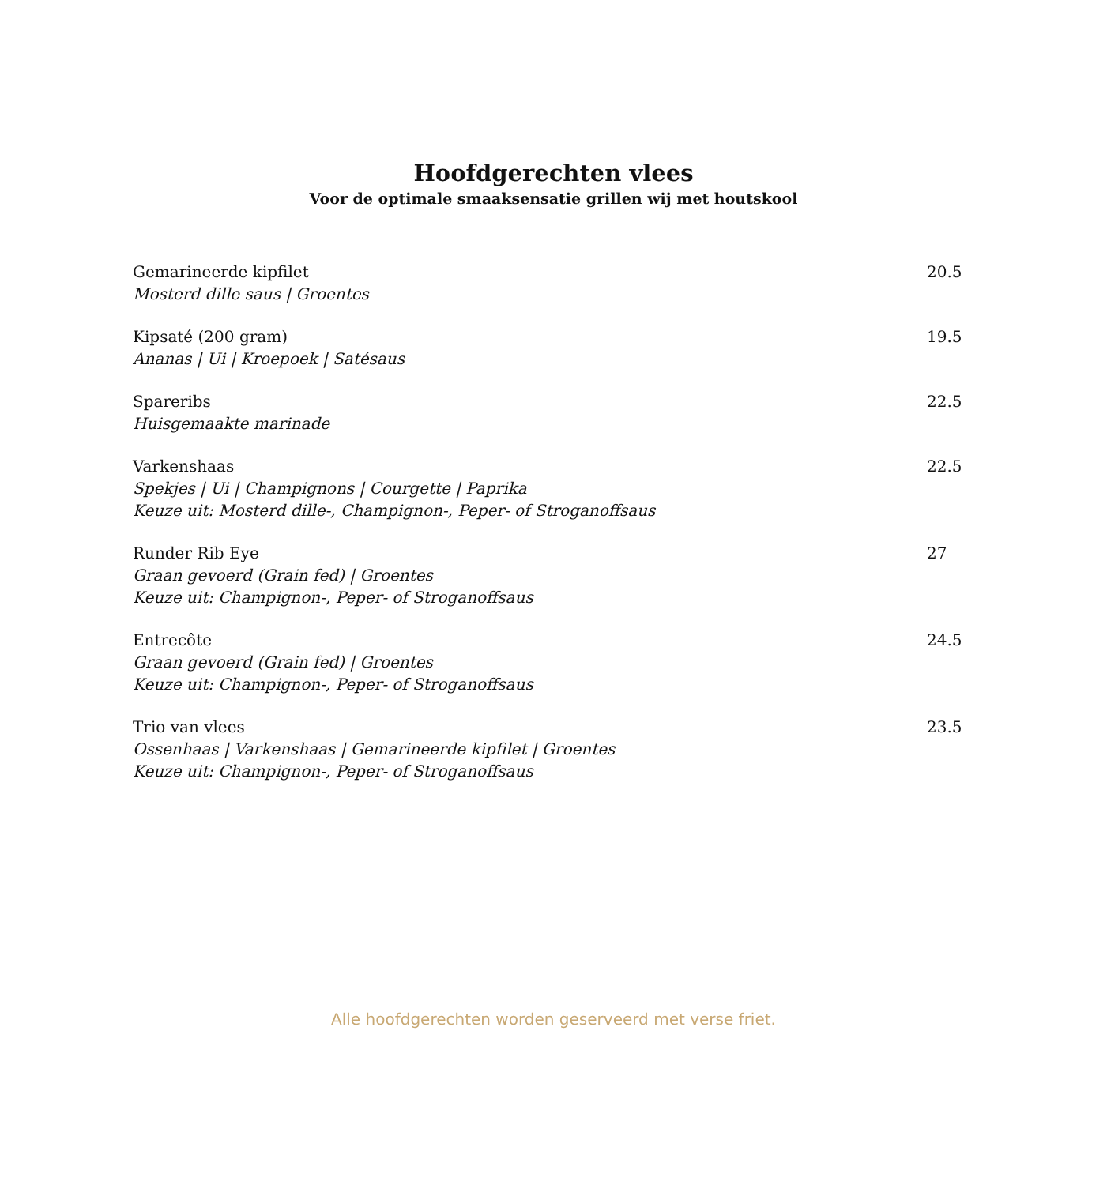Hoofdgerechten vlees
Voor de optimale smaaksensatie grillen wij met houtskool
Gemarineerde kipfilet
Mosterd dille saus | Groentes
20.5
Kipsaté (200 gram)
Ananas | Ui | Kroepoek | Satésaus
19.5
Spareribs
Huisgemaakte marinade
22.5
Varkenshaas
Spekjes | Ui | Champignons | Courgette | Paprika
Keuze uit: Mosterd dille-, Champignon-, Peper- of Stroganoffsaus
22.5
Runder Rib Eye
Graan gevoerd (Grain fed) | Groentes
Keuze uit: Champignon-, Peper- of Stroganoffsaus
27
Entrecôte
Graan gevoerd (Grain fed) | Groentes
Keuze uit: Champignon-, Peper- of Stroganoffsaus
24.5
Trio van vlees
Ossenhaas | Varkenshaas | Gemarineerde kipfilet | Groentes
Keuze uit: Champignon-, Peper- of Stroganoffsaus
23.5
Alle hoofdgerechten worden geserveerd met verse friet.